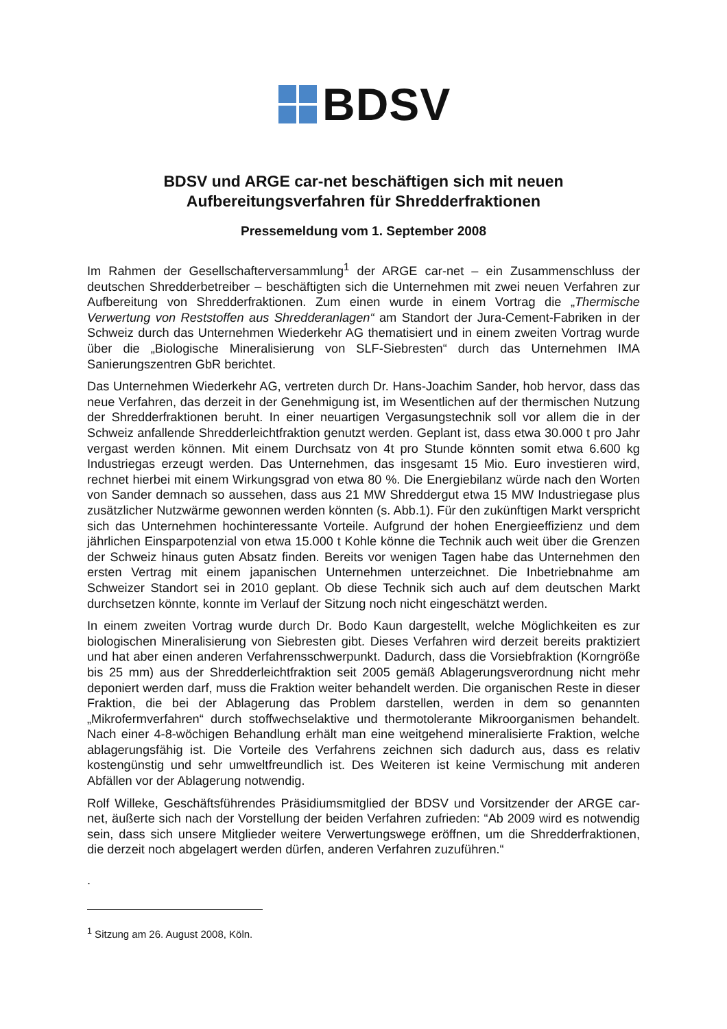BDSV
BDSV und ARGE car-net beschäftigen sich mit neuen
Aufbereitungsverfahren für Shredderfraktionen
Pressemeldung vom 1. September 2008
Im Rahmen der Gesellschafterversammlung<sup>1</sup> der ARGE car-net – ein Zusammenschluss der deutschen Shredderbetreiber – beschäftigten sich die Unternehmen mit zwei neuen Verfahren zur Aufbereitung von Shredderfraktionen. Zum einen wurde in einem Vortrag die „Thermische Verwertung von Reststoffen aus Shredderanlagen“ am Standort der Jura-Cement-Fabriken in der Schweiz durch das Unternehmen Wiederkehr AG thematisiert und in einem zweiten Vortrag wurde über die „Biologische Mineralisierung von SLF-Siebresten“ durch das Unternehmen IMA Sanierungszentren GbR berichtet.
Das Unternehmen Wiederkehr AG, vertreten durch Dr. Hans-Joachim Sander, hob hervor, dass das neue Verfahren, das derzeit in der Genehmigung ist, im Wesentlichen auf der thermischen Nutzung der Shredderfraktionen beruht. In einer neuartigen Vergasungstechnik soll vor allem die in der Schweiz anfallende Shredderleichtfraktion genutzt werden. Geplant ist, dass etwa 30.000 t pro Jahr vergast werden können. Mit einem Durchsatz von 4t pro Stunde könnten somit etwa 6.600 kg Industriegas erzeugt werden. Das Unternehmen, das insgesamt 15 Mio. Euro investieren wird, rechnet hierbei mit einem Wirkungsgrad von etwa 80 %. Die Energiebilanz würde nach den Worten von Sander demnach so aussehen, dass aus 21 MW Shreddergut etwa 15 MW Industriegase plus zusätzlicher Nutzwärme gewonnen werden könnten (s. Abb.1). Für den zukünftigen Markt verspricht sich das Unternehmen hochinteressante Vorteile. Aufgrund der hohen Energieeffizienz und dem jährlichen Einsparpotenzial von etwa 15.000 t Kohle könne die Technik auch weit über die Grenzen der Schweiz hinaus guten Absatz finden. Bereits vor wenigen Tagen habe das Unternehmen den ersten Vertrag mit einem japanischen Unternehmen unterzeichnet. Die Inbetriebnahme am Schweizer Standort sei in 2010 geplant. Ob diese Technik sich auch auf dem deutschen Markt durchsetzen könnte, konnte im Verlauf der Sitzung noch nicht eingeschätzt werden.
In einem zweiten Vortrag wurde durch Dr. Bodo Kaun dargestellt, welche Möglichkeiten es zur biologischen Mineralisierung von Siebresten gibt. Dieses Verfahren wird derzeit bereits praktiziert und hat aber einen anderen Verfahrensschwerpunkt. Dadurch, dass die Vorsiebfraktion (Korngröße bis 25 mm) aus der Shredderleichtfraktion seit 2005 gemäß Ablagerungsverordnung nicht mehr deponiert werden darf, muss die Fraktion weiter behandelt werden. Die organischen Reste in dieser Fraktion, die bei der Ablagerung das Problem darstellen, werden in dem so genannten „Mikrofermverfahren“ durch stoffwechselaktive und thermotolerante Mikroorganismen behandelt. Nach einer 4-8-wöchigen Behandlung erhält man eine weitgehend mineralisierte Fraktion, welche ablagerungsfähig ist. Die Vorteile des Verfahrens zeichnen sich dadurch aus, dass es relativ kostengünstig und sehr umweltfreundlich ist. Des Weiteren ist keine Vermischung mit anderen Abfällen vor der Ablagerung notwendig.
Rolf Willeke, Geschäftsführendes Präsidiumsmitglied der BDSV und Vorsitzender der ARGE car-net, äußerte sich nach der Vorstellung der beiden Verfahren zufrieden: “Ab 2009 wird es notwendig sein, dass sich unsere Mitglieder weitere Verwertungswege eröffnen, um die Shredderfraktionen, die derzeit noch abgelagert werden dürfen, anderen Verfahren zuzuführen.“
.
<sup>1</sup> Sitzung am 26. August 2008, Köln.